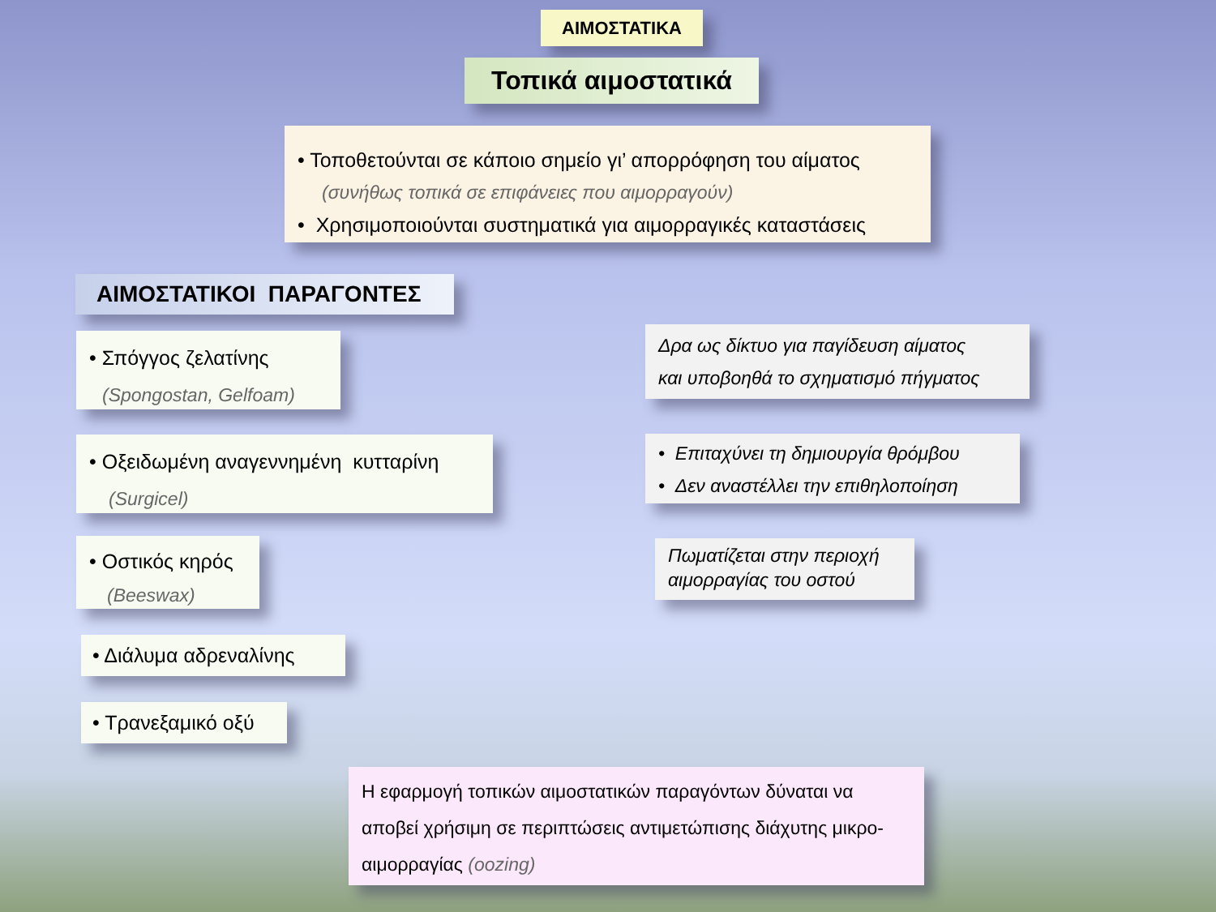ΑΙΜΟΣΤΑΤΙΚΑ
Τοπικά αιμοστατικά
• Τοποθετούνται σε κάποιο σημείο γι’ απορρόφηση του αίματος
(συνήθως τοπικά σε επιφάνειες που αιμορραγούν)
• Χρησιμοποιούνται συστηματικά για αιμορραγικές καταστάσεις
ΑΙΜΟΣΤΑΤΙΚΟΙ ΠΑΡΑΓΟΝΤΕΣ
• Σπόγγος ζελατίνης
(Spongostan, Gelfoam)
• Οξειδωμένη αναγεννημένη κυτταρίνη
(Surgicel)
• Οστικός κηρός
(Beeswax)
• Διάλυμα αδρεναλίνης
• Τρανεξαμικό οξύ
Δρα ως δίκτυο για παγίδευση αίματος
και υποβοηθά το σχηματισμό πήγματος
• Επιταχύνει τη δημιουργία θρόμβου
• Δεν αναστέλλει την επιθηλοποίηση
Πωματίζεται στην περιοχή αιμορραγίας του οστού
Η εφαρμογή τοπικών αιμοστατικών παραγόντων δύναται να αποβεί χρήσιμη σε περιπτώσεις αντιμετώπισης διάχυτης μικρο-αιμορραγίας (oozing)